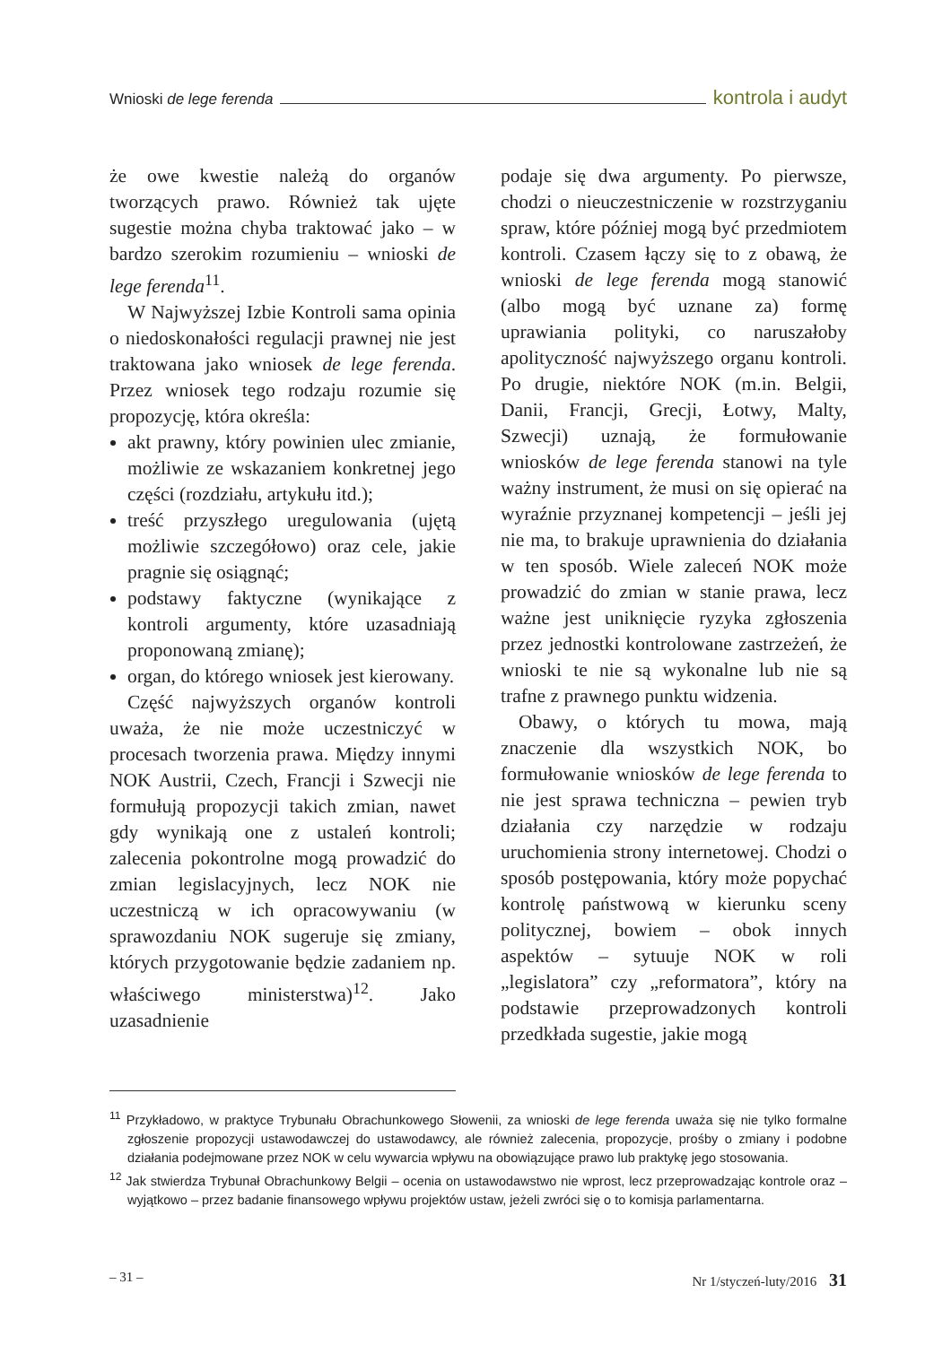Wnioski de lege ferenda kontrola i audyt
że owe kwestie należą do organów tworzących prawo. Również tak ujęte sugestie można chyba traktować jako – w bardzo szerokim rozumieniu – wnioski de lege ferenda<sup>11</sup>.
W Najwyższej Izbie Kontroli sama opinia o niedoskonałości regulacji prawnej nie jest traktowana jako wniosek de lege ferenda. Przez wniosek tego rodzaju rozumie się propozycję, która określa:
akt prawny, który powinien ulec zmianie, możliwie ze wskazaniem konkretnej jego części (rozdziału, artykułu itd.);
treść przyszłego uregulowania (ujętą możliwie szczegółowo) oraz cele, jakie pragnie się osiągnąć;
podstawy faktyczne (wynikające z kontroli argumenty, które uzasadniają proponowaną zmianę);
organ, do którego wniosek jest kierowany.
Część najwyższych organów kontroli uważa, że nie może uczestniczyć w procesach tworzenia prawa. Między innymi NOK Austrii, Czech, Francji i Szwecji nie formułują propozycji takich zmian, nawet gdy wynikają one z ustaleń kontroli; zalecenia pokontrolne mogą prowadzić do zmian legislacyjnych, lecz NOK nie uczestniczą w ich opracowywaniu (w sprawozdaniu NOK sugeruje się zmiany, których przygotowanie będzie zadaniem np. właściwego ministerstwa)<sup>12</sup>. Jako uzasadnienie
podaje się dwa argumenty. Po pierwsze, chodzi o nieuczestniczenie w rozstrzyganiu spraw, które później mogą być przedmiotem kontroli. Czasem łączy się to z obawą, że wnioski de lege ferenda mogą stanowić (albo mogą być uznane za) formę uprawiania polityki, co naruszałoby apolityczność najwyższego organu kontroli. Po drugie, niektóre NOK (m.in. Belgii, Danii, Francji, Grecji, Łotwy, Malty, Szwecji) uznają, że formułowanie wniosków de lege ferenda stanowi na tyle ważny instrument, że musi on się opierać na wyraźnie przyznanej kompetencji – jeśli jej nie ma, to brakuje uprawnienia do działania w ten sposób. Wiele zaleceń NOK może prowadzić do zmian w stanie prawa, lecz ważne jest uniknięcie ryzyka zgłoszenia przez jednostki kontrolowane zastrzeżeń, że wnioski te nie są wykonalne lub nie są trafne z prawnego punktu widzenia.
Obawy, o których tu mowa, mają znaczenie dla wszystkich NOK, bo formułowanie wniosków de lege ferenda to nie jest sprawa techniczna – pewien tryb działania czy narzędzie w rodzaju uruchomienia strony internetowej. Chodzi o sposób postępowania, który może popychać kontrolę państwową w kierunku sceny politycznej, bowiem – obok innych aspektów – sytuuje NOK w roli „legislatora” czy „reformatora”, który na podstawie przeprowadzonych kontroli przedkłada sugestie, jakie mogą
<sup>11</sup> Przykładowo, w praktyce Trybunału Obrachunkowego Słowenii, za wnioski de lege ferenda uważa się nie tylko formalne zgłoszenie propozycji ustawodawczej do ustawodawcy, ale również zalecenia, propozycje, prośby o zmiany i podobne działania podejmowane przez NOK w celu wywarcia wpływu na obowiązujące prawo lub praktykę jego stosowania.
<sup>12</sup> Jak stwierdza Trybunał Obrachunkowy Belgii – ocenia on ustawodawstwo nie wprost, lecz przeprowadzając kontrole oraz – wyjątkowo – przez badanie finansowego wpływu projektów ustaw, jeżeli zwróci się o to komisja parlamentarna.
– 31 – Nr 1/styczeń-luty/2016 31